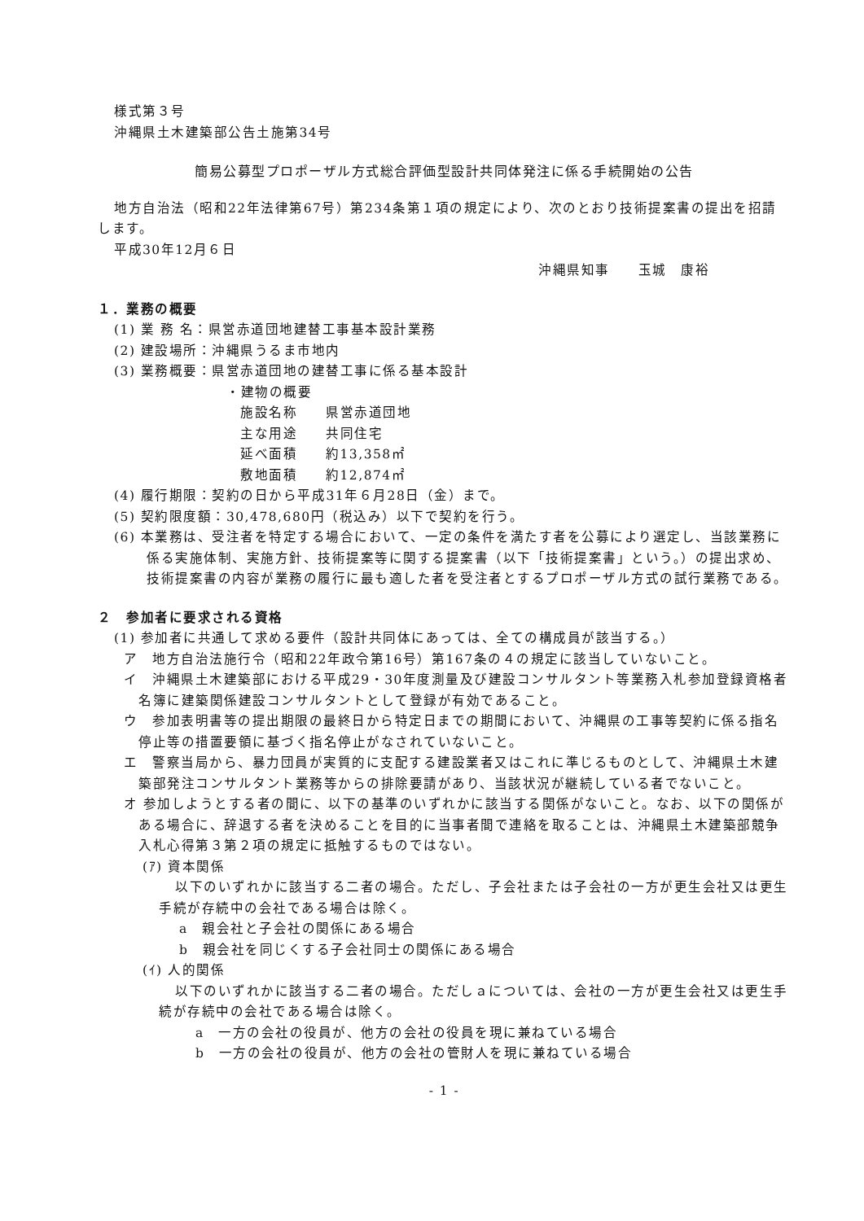様式第３号
沖縄県土木建築部公告土施第34号
簡易公募型プロポーザル方式総合評価型設計共同体発注に係る手続開始の公告
地方自治法（昭和22年法律第67号）第234条第１項の規定により、次のとおり技術提案書の提出を招請します。
平成30年12月６日
沖縄県知事　　玉城　康裕
１．業務の概要
(1) 業 務 名：県営赤道団地建替工事基本設計業務
(2) 建設場所：沖縄県うるま市地内
(3) 業務概要：県営赤道団地の建替工事に係る基本設計
・建物の概要
施設名称　　県営赤道団地
主な用途　　共同住宅
延べ面積　　約13,358㎡
敷地面積　　約12,874㎡
(4) 履行期限：契約の日から平成31年６月28日（金）まで。
(5) 契約限度額：30,478,680円（税込み）以下で契約を行う。
(6) 本業務は、受注者を特定する場合において、一定の条件を満たす者を公募により選定し、当該業務に係る実施体制、実施方針、技術提案等に関する提案書（以下「技術提案書」という。）の提出求め、技術提案書の内容が業務の履行に最も適した者を受注者とするプロポーザル方式の試行業務である。
２　参加者に要求される資格
(1) 参加者に共通して求める要件（設計共同体にあっては、全ての構成員が該当する。）
ア　地方自治法施行令（昭和22年政令第16号）第167条の４の規定に該当していないこと。
イ　沖縄県土木建築部における平成29・30年度測量及び建設コンサルタント等業務入札参加登録資格者名簿に建築関係建設コンサルタントとして登録が有効であること。
ウ　参加表明書等の提出期限の最終日から特定日までの期間において、沖縄県の工事等契約に係る指名停止等の措置要領に基づく指名停止がなされていないこと。
エ　警察当局から、暴力団員が実質的に支配する建設業者又はこれに準じるものとして、沖縄県土木建築部発注コンサルタント業務等からの排除要請があり、当該状況が継続している者でないこと。
オ 参加しようとする者の間に、以下の基準のいずれかに該当する関係がないこと。なお、以下の関係がある場合に、辞退する者を決めることを目的に当事者間で連絡を取ることは、沖縄県土木建築部競争入札心得第３第２項の規定に抵触するものではない。
(ｱ) 資本関係
以下のいずれかに該当する二者の場合。ただし、子会社または子会社の一方が更生会社又は更生手続が存続中の会社である場合は除く。
a　親会社と子会社の関係にある場合
b　親会社を同じくする子会社同士の関係にある場合
(ｲ) 人的関係
以下のいずれかに該当する二者の場合。ただしａについては、会社の一方が更生会社又は更生手続が存続中の会社である場合は除く。
a　一方の会社の役員が、他方の会社の役員を現に兼ねている場合
b　一方の会社の役員が、他方の会社の管財人を現に兼ねている場合
- 1 -